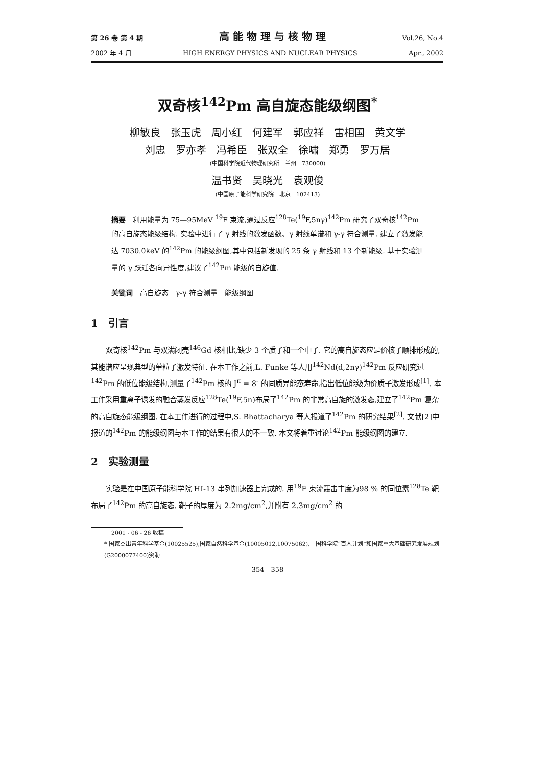第 26 卷 第 4 期 高 能 物 理 与 核 物 理 Vol.26, No.4
2002 年 4 月 HIGH ENERGY PHYSICS AND NUCLEAR PHYSICS Apr., 2002
双奇核<sup>142</sup>Pm 高自旋态能级纲图<sup>*</sup>
柳敏良　张玉虎　周小红　何建军　郭应祥　雷相国　黄文学
刘忠　罗亦孝　冯希臣　张双全　徐啸　郑勇　罗万居
(中国科学院近代物理研究所　兰州　730000)
温书贤　吴晓光　袁观俊
(中国原子能科学研究院　北京　102413)
摘要　利用能量为 75—95MeV <sup>19</sup>F 束流,通过反应<sup>128</sup>Te(<sup>19</sup>F,5nγ)<sup>142</sup>Pm 研究了双奇核<sup>142</sup>Pm 的高自旋态能级结构. 实验中进行了 γ 射线的激发函数、γ 射线单谱和 γ-γ 符合测量. 建立了激发能达 7030.0keV 的<sup>142</sup>Pm 的能级纲图,其中包括新发现的 25 条 γ 射线和 13 个新能级. 基于实验测量的 γ 跃迁各向异性度,建议了<sup>142</sup>Pm 能级的自旋值.
关键词　高自旋态　γ-γ 符合测量　能级纲图
1　引言
双奇核<sup>142</sup>Pm 与双满闭壳<sup>146</sup>Gd 核相比,缺少 3 个质子和一个中子. 它的高自旋态应是价核子顺排形成的,其能谱应呈现典型的单粒子激发特征. 在本工作之前,L. Funke 等人用<sup>142</sup>Nd(d,2nγ)<sup>142</sup>Pm 反应研究过<sup>142</sup>Pm 的低位能级结构,测量了<sup>142</sup>Pm 核的 J<sup>π</sup> = 8<sup>-</sup> 的同质异能态寿命,指出低位能级为价质子激发形成<sup>[1]</sup>. 本工作采用重离子诱发的融合蒸发反应<sup>128</sup>Te(<sup>19</sup>F,5n)布局了<sup>142</sup>Pm 的非常高自旋的激发态,建立了<sup>142</sup>Pm 复杂的高自旋态能级纲图. 在本工作进行的过程中,S. Bhattacharya 等人报道了<sup>142</sup>Pm 的研究结果<sup>[2]</sup>. 文献[2]中报道的<sup>142</sup>Pm 的能级纲图与本工作的结果有很大的不一致. 本文将着重讨论<sup>142</sup>Pm 能级纲图的建立.
2　实验测量
实验是在中国原子能科学院 HI-13 串列加速器上完成的. 用<sup>19</sup>F 束流轰击丰度为98 % 的同位素<sup>128</sup>Te 靶布局了<sup>142</sup>Pm 的高自旋态. 靶子的厚度为 2.2mg/cm<sup>2</sup>,并附有 2.3mg/cm<sup>2</sup> 的
2001 - 06 - 26 收稿
* 国家杰出青年科学基金(10025525),国家自然科学基金(10005012,10075062),中国科学院“百人计划”和国家重大基础研究发展规划(G2000077400)资助
354—358